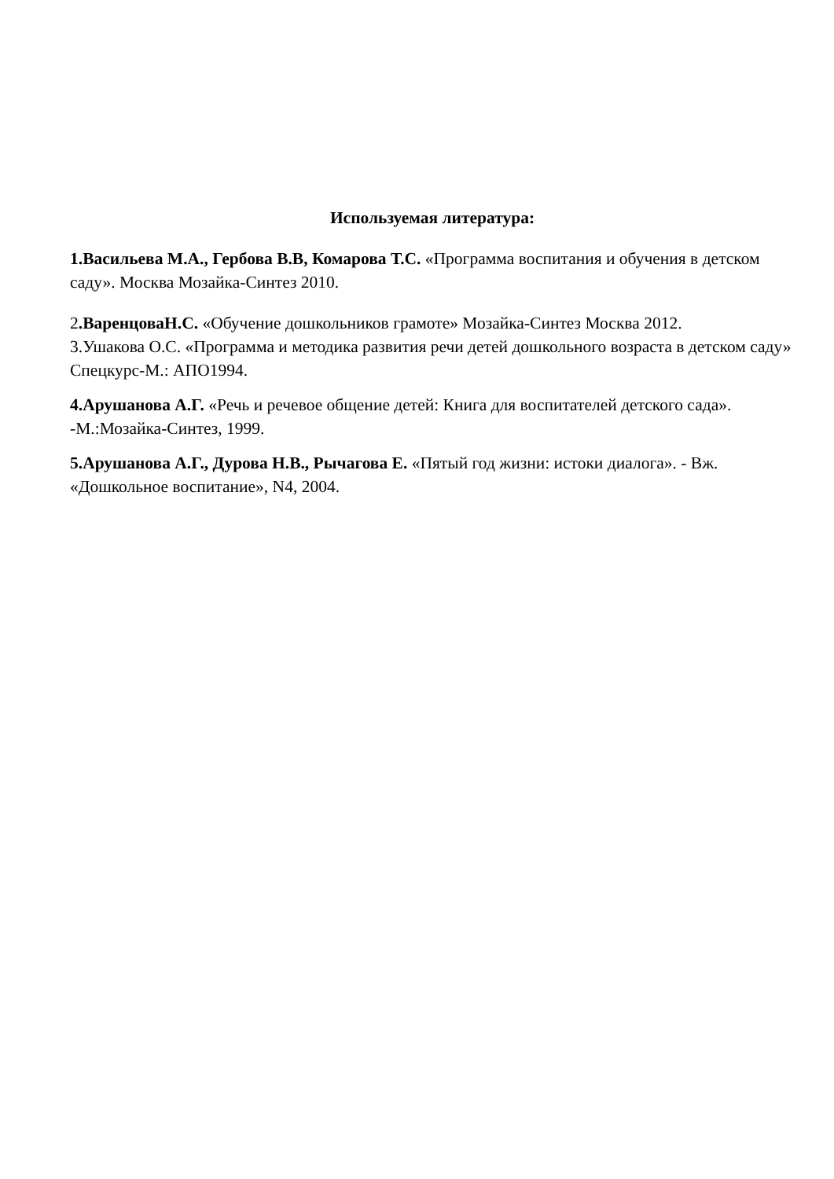Используемая литература:
1.Васильева М.А., Гербова В.В, Комарова Т.С. «Программа воспитания и обучения в детском саду». Москва Мозайка-Синтез 2010.
2.ВаренцоваН.С. «Обучение дошкольников грамоте» Мозайка-Синтез Москва 2012.
3.Ушакова О.С. «Программа и методика развития речи детей дошкольного возраста в детском саду» Спецкурс-М.: АПО1994.
4.Арушанова А.Г. «Речь и речевое общение детей: Книга для воспитателей детского сада». -М.:Мозайка-Синтез, 1999.
5.Арушанова А.Г., Дурова Н.В., Рычагова Е. «Пятый год жизни: истоки диалога». - Вж. «Дошкольное воспитание», N4, 2004.